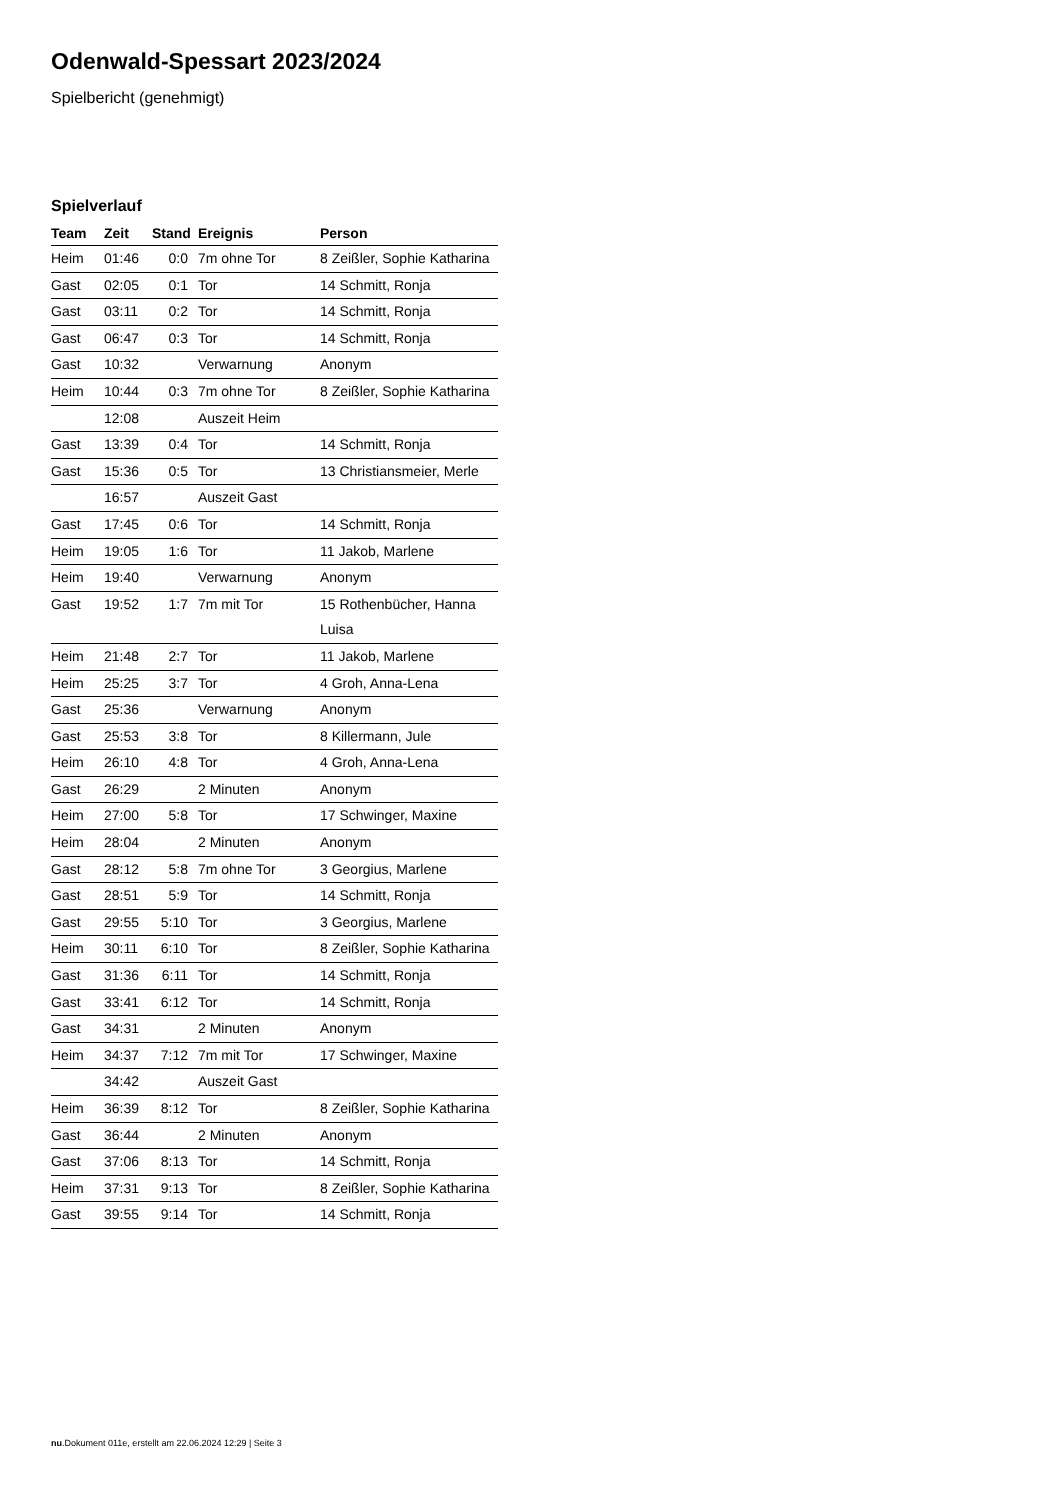Odenwald-Spessart 2023/2024
Spielbericht (genehmigt)
Spielverlauf
| Team | Zeit | Stand | Ereignis | Person |
| --- | --- | --- | --- | --- |
| Heim | 01:46 | 0:0 | 7m ohne Tor | 8 Zeißler, Sophie Katharina |
| Gast | 02:05 | 0:1 | Tor | 14 Schmitt, Ronja |
| Gast | 03:11 | 0:2 | Tor | 14 Schmitt, Ronja |
| Gast | 06:47 | 0:3 | Tor | 14 Schmitt, Ronja |
| Gast | 10:32 | | Verwarnung | Anonym |
| Heim | 10:44 | 0:3 | 7m ohne Tor | 8 Zeißler, Sophie Katharina |
| | 12:08 | | Auszeit Heim | |
| Gast | 13:39 | 0:4 | Tor | 14 Schmitt, Ronja |
| Gast | 15:36 | 0:5 | Tor | 13 Christiansmeier, Merle |
| | 16:57 | | Auszeit Gast | |
| Gast | 17:45 | 0:6 | Tor | 14 Schmitt, Ronja |
| Heim | 19:05 | 1:6 | Tor | 11 Jakob, Marlene |
| Heim | 19:40 | | Verwarnung | Anonym |
| Gast | 19:52 | 1:7 | 7m mit Tor | 15 Rothenbücher, Hanna Luisa |
| Heim | 21:48 | 2:7 | Tor | 11 Jakob, Marlene |
| Heim | 25:25 | 3:7 | Tor | 4 Groh, Anna-Lena |
| Gast | 25:36 | | Verwarnung | Anonym |
| Gast | 25:53 | 3:8 | Tor | 8 Killermann, Jule |
| Heim | 26:10 | 4:8 | Tor | 4 Groh, Anna-Lena |
| Gast | 26:29 | | 2 Minuten | Anonym |
| Heim | 27:00 | 5:8 | Tor | 17 Schwinger, Maxine |
| Heim | 28:04 | | 2 Minuten | Anonym |
| Gast | 28:12 | 5:8 | 7m ohne Tor | 3 Georgius, Marlene |
| Gast | 28:51 | 5:9 | Tor | 14 Schmitt, Ronja |
| Gast | 29:55 | 5:10 | Tor | 3 Georgius, Marlene |
| Heim | 30:11 | 6:10 | Tor | 8 Zeißler, Sophie Katharina |
| Gast | 31:36 | 6:11 | Tor | 14 Schmitt, Ronja |
| Gast | 33:41 | 6:12 | Tor | 14 Schmitt, Ronja |
| Gast | 34:31 | | 2 Minuten | Anonym |
| Heim | 34:37 | 7:12 | 7m mit Tor | 17 Schwinger, Maxine |
| | 34:42 | | Auszeit Gast | |
| Heim | 36:39 | 8:12 | Tor | 8 Zeißler, Sophie Katharina |
| Gast | 36:44 | | 2 Minuten | Anonym |
| Gast | 37:06 | 8:13 | Tor | 14 Schmitt, Ronja |
| Heim | 37:31 | 9:13 | Tor | 8 Zeißler, Sophie Katharina |
| Gast | 39:55 | 9:14 | Tor | 14 Schmitt, Ronja |
nu.Dokument 011e, erstellt am 22.06.2024 12:29 | Seite 3